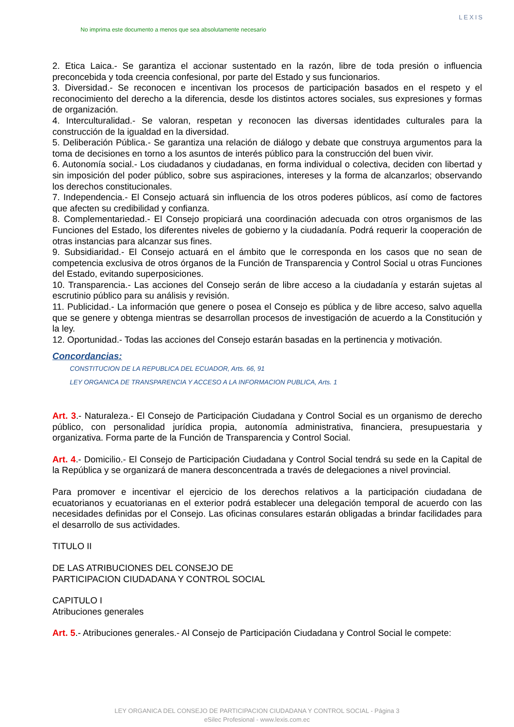No imprima este documento a menos que sea absolutamente necesario
LEXIS
2. Etica Laica.- Se garantiza el accionar sustentado en la razón, libre de toda presión o influencia preconcebida y toda creencia confesional, por parte del Estado y sus funcionarios.
3. Diversidad.- Se reconocen e incentivan los procesos de participación basados en el respeto y el reconocimiento del derecho a la diferencia, desde los distintos actores sociales, sus expresiones y formas de organización.
4. Interculturalidad.- Se valoran, respetan y reconocen las diversas identidades culturales para la construcción de la igualdad en la diversidad.
5. Deliberación Pública.- Se garantiza una relación de diálogo y debate que construya argumentos para la toma de decisiones en torno a los asuntos de interés público para la construcción del buen vivir.
6. Autonomía social.- Los ciudadanos y ciudadanas, en forma individual o colectiva, deciden con libertad y sin imposición del poder público, sobre sus aspiraciones, intereses y la forma de alcanzarlos; observando los derechos constitucionales.
7. Independencia.- El Consejo actuará sin influencia de los otros poderes públicos, así como de factores que afecten su credibilidad y confianza.
8. Complementariedad.- El Consejo propiciará una coordinación adecuada con otros organismos de las Funciones del Estado, los diferentes niveles de gobierno y la ciudadanía. Podrá requerir la cooperación de otras instancias para alcanzar sus fines.
9. Subsidiaridad.- El Consejo actuará en el ámbito que le corresponda en los casos que no sean de competencia exclusiva de otros órganos de la Función de Transparencia y Control Social u otras Funciones del Estado, evitando superposiciones.
10. Transparencia.- Las acciones del Consejo serán de libre acceso a la ciudadanía y estarán sujetas al escrutinio público para su análisis y revisión.
11. Publicidad.- La información que genere o posea el Consejo es pública y de libre acceso, salvo aquella que se genere y obtenga mientras se desarrollan procesos de investigación de acuerdo a la Constitución y la ley.
12. Oportunidad.- Todas las acciones del Consejo estarán basadas en la pertinencia y motivación.
Concordancias:
CONSTITUCION DE LA REPUBLICA DEL ECUADOR, Arts. 66, 91
LEY ORGANICA DE TRANSPARENCIA Y ACCESO A LA INFORMACION PUBLICA, Arts. 1
Art. 3.- Naturaleza.- El Consejo de Participación Ciudadana y Control Social es un organismo de derecho público, con personalidad jurídica propia, autonomía administrativa, financiera, presupuestaria y organizativa. Forma parte de la Función de Transparencia y Control Social.
Art. 4.- Domicilio.- El Consejo de Participación Ciudadana y Control Social tendrá su sede en la Capital de la República y se organizará de manera desconcentrada a través de delegaciones a nivel provincial.
Para promover e incentivar el ejercicio de los derechos relativos a la participación ciudadana de ecuatorianos y ecuatorianas en el exterior podrá establecer una delegación temporal de acuerdo con las necesidades definidas por el Consejo. Las oficinas consulares estarán obligadas a brindar facilidades para el desarrollo de sus actividades.
TITULO II
DE LAS ATRIBUCIONES DEL CONSEJO DE
PARTICIPACION CIUDADANA Y CONTROL SOCIAL
CAPITULO I
Atribuciones generales
Art. 5.- Atribuciones generales.- Al Consejo de Participación Ciudadana y Control Social le compete:
LEY ORGANICA DEL CONSEJO DE PARTICIPACION CIUDADANA Y CONTROL SOCIAL - Página 3
eSilec Profesional - www.lexis.com.ec